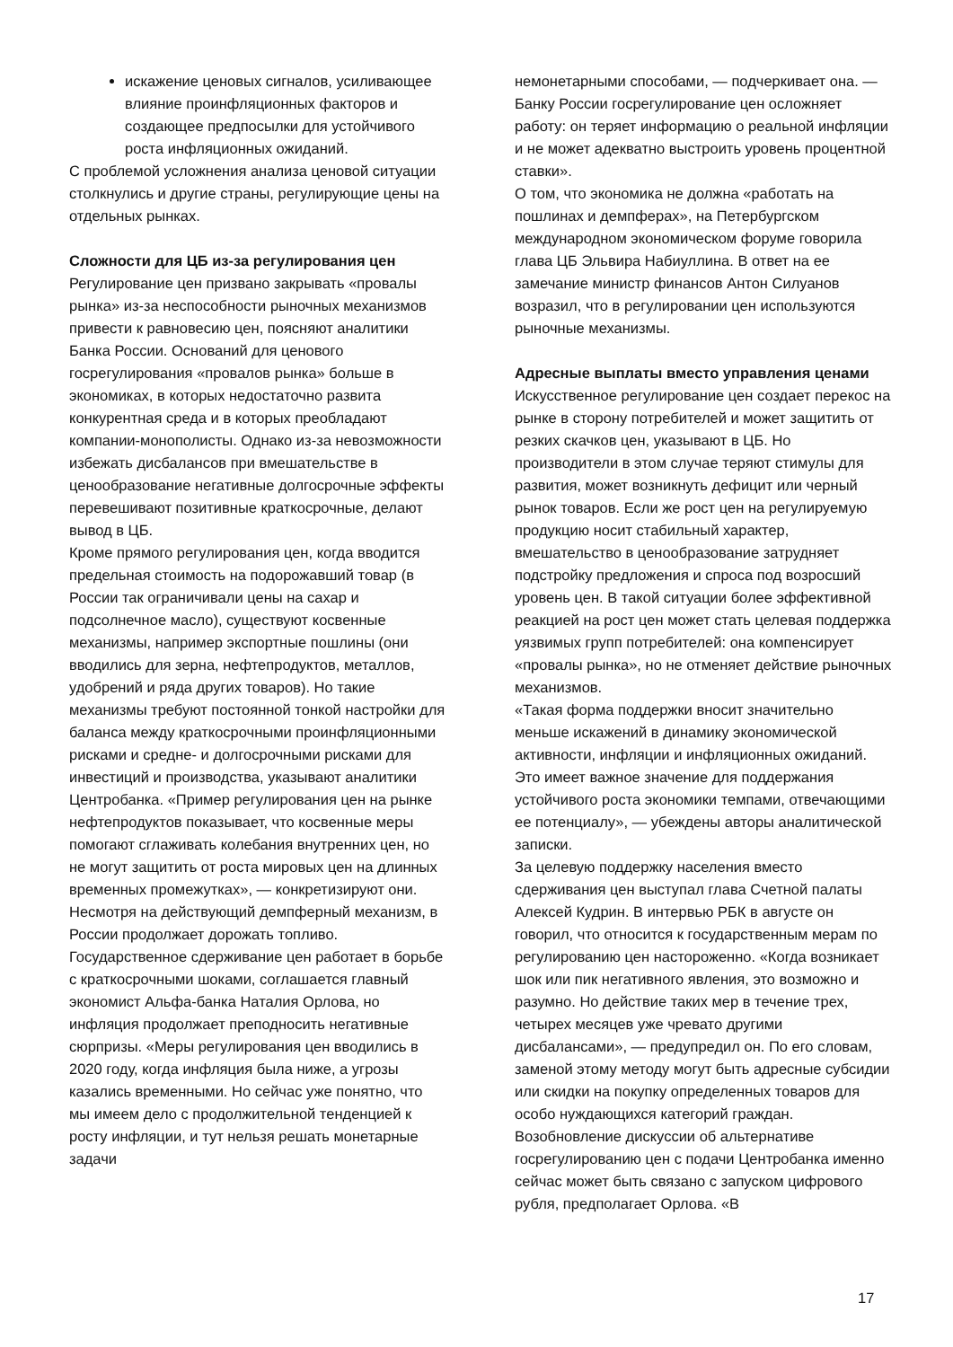искажение ценовых сигналов, усиливающее влияние проинфляционных факторов и создающее предпосылки для устойчивого роста инфляционных ожиданий.
С проблемой усложнения анализа ценовой ситуации столкнулись и другие страны, регулирующие цены на отдельных рынках.
Сложности для ЦБ из-за регулирования цен
Регулирование цен призвано закрывать «провалы рынка» из-за неспособности рыночных механизмов привести к равновесию цен, поясняют аналитики Банка России. Оснований для ценового госрегулирования «провалов рынка» больше в экономиках, в которых недостаточно развита конкурентная среда и в которых преобладают компании-монополисты. Однако из-за невозможности избежать дисбалансов при вмешательстве в ценообразование негативные долгосрочные эффекты перевешивают позитивные краткосрочные, делают вывод в ЦБ.
Кроме прямого регулирования цен, когда вводится предельная стоимость на подорожавший товар (в России так ограничивали цены на сахар и подсолнечное масло), существуют косвенные механизмы, например экспортные пошлины (они вводились для зерна, нефтепродуктов, металлов, удобрений и ряда других товаров). Но такие механизмы требуют постоянной тонкой настройки для баланса между краткосрочными проинфляционными рисками и средне- и долгосрочными рисками для инвестиций и производства, указывают аналитики Центробанка. «Пример регулирования цен на рынке нефтепродуктов показывает, что косвенные меры помогают сглаживать колебания внутренних цен, но не могут защитить от роста мировых цен на длинных временных промежутках», — конкретизируют они. Несмотря на действующий демпферный механизм, в России продолжает дорожать топливо.
Государственное сдерживание цен работает в борьбе с краткосрочными шоками, соглашается главный экономист Альфа-банка Наталия Орлова, но инфляция продолжает преподносить негативные сюрпризы. «Меры регулирования цен вводились в 2020 году, когда инфляция была ниже, а угрозы казались временными. Но сейчас уже понятно, что мы имеем дело с продолжительной тенденцией к росту инфляции, и тут нельзя решать монетарные задачи
немонетарными способами, — подчеркивает она. — Банку России госрегулирование цен осложняет работу: он теряет информацию о реальной инфляции и не может адекватно выстроить уровень процентной ставки».
О том, что экономика не должна «работать на пошлинах и демпферах», на Петербургском международном экономическом форуме говорила глава ЦБ Эльвира Набиуллина. В ответ на ее замечание министр финансов Антон Силуанов возразил, что в регулировании цен используются рыночные механизмы.
Адресные выплаты вместо управления ценами
Искусственное регулирование цен создает перекос на рынке в сторону потребителей и может защитить от резких скачков цен, указывают в ЦБ. Но производители в этом случае теряют стимулы для развития, может возникнуть дефицит или черный рынок товаров. Если же рост цен на регулируемую продукцию носит стабильный характер, вмешательство в ценообразование затрудняет подстройку предложения и спроса под возросший уровень цен. В такой ситуации более эффективной реакцией на рост цен может стать целевая поддержка уязвимых групп потребителей: она компенсирует «провалы рынка», но не отменяет действие рыночных механизмов.
«Такая форма поддержки вносит значительно меньше искажений в динамику экономической активности, инфляции и инфляционных ожиданий. Это имеет важное значение для поддержания устойчивого роста экономики темпами, отвечающими ее потенциалу», — убеждены авторы аналитической записки.
За целевую поддержку населения вместо сдерживания цен выступал глава Счетной палаты Алексей Кудрин. В интервью РБК в августе он говорил, что относится к государственным мерам по регулированию цен настороженно. «Когда возникает шок или пик негативного явления, это возможно и разумно. Но действие таких мер в течение трех, четырех месяцев уже чревато другими дисбалансами», — предупредил он. По его словам, заменой этому методу могут быть адресные субсидии или скидки на покупку определенных товаров для особо нуждающихся категорий граждан.
Возобновление дискуссии об альтернативе госрегулированию цен с подачи Центробанка именно сейчас может быть связано с запуском цифрового рубля, предполагает Орлова. «В
17